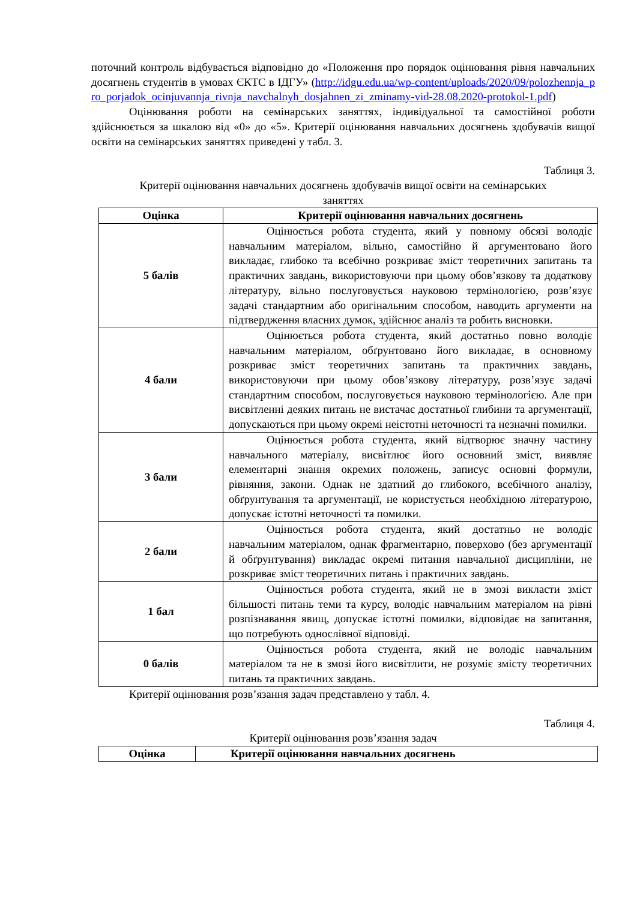поточний контроль відбувається відповідно до «Положення про порядок оцінювання рівня навчальних досягнень студентів в умовах ЄКТС в ІДГУ» (http://idgu.edu.ua/wp-content/uploads/2020/09/polozhennja_pro_porjadok_ocinjuvannja_rivnja_navchalnyh_dosjahnen_zi_zminamy-vid-28.08.2020-protokol-1.pdf)
Оцінювання роботи на семінарських заняттях, індивідуальної та самостійної роботи здійснюється за шкалою від «0» до «5». Критерії оцінювання навчальних досягнень здобувачів вищої освіти на семінарських заняттях приведені у табл. 3.
Таблиця 3.
Критерії оцінювання навчальних досягнень здобувачів вищої освіти на семінарських заняттях
| Оцінка | Критерії оцінювання навчальних досягнень |
| --- | --- |
| 5 балів | Оцінюється робота студента, який у повному обсязі володіє навчальним матеріалом, вільно, самостійно й аргументовано його викладає, глибоко та всебічно розкриває зміст теоретичних запитань та практичних завдань, використовуючи при цьому обов’язкову та додаткову літературу, вільно послуговується науковою термінологією, розв’язує задачі стандартним або оригінальним способом, наводить аргументи на підтвердження власних думок, здійснює аналіз та робить висновки. |
| 4 бали | Оцінюється робота студента, який достатньо повно володіє навчальним матеріалом, обґрунтовано його викладає, в основному розкриває зміст теоретичних запитань та практичних завдань, використовуючи при цьому обов’язкову літературу, розв’язує задачі стандартним способом, послуговується науковою термінологією. Але при висвітленні деяких питань не вистачає достатньої глибини та аргументації, допускаються при цьому окремі неістотні неточності та незначні помилки. |
| 3 бали | Оцінюється робота студента, який відтворює значну частину навчального матеріалу, висвітлює його основний зміст, виявляє елементарні знання окремих положень, записує основні формули, рівняння, закони. Однак не здатний до глибокого, всебічного аналізу, обґрунтування та аргументації, не користується необхідною літературою, допускає істотні неточності та помилки. |
| 2 бали | Оцінюється робота студента, який достатньо не володіє навчальним матеріалом, однак фрагментарно, поверхово (без аргументації й обґрунтування) викладає окремі питання навчальної дисципліни, не розкриває зміст теоретичних питань і практичних завдань. |
| 1 бал | Оцінюється робота студента, який не в змозі викласти зміст більшості питань теми та курсу, володіє навчальним матеріалом на рівні розпізнавання явищ, допускає істотні помилки, відповідає на запитання, що потребують однослівної відповіді. |
| 0 балів | Оцінюється робота студента, який не володіє навчальним матеріалом та не в змозі його висвітлити, не розуміє змісту теоретичних питань та практичних завдань. |
Критерії оцінювання розв’язання задач представлено у табл. 4.
Таблиця 4.
Критерії оцінювання розв’язання задач
| Оцінка | Критерії оцінювання навчальних досягнень |
| --- | --- |